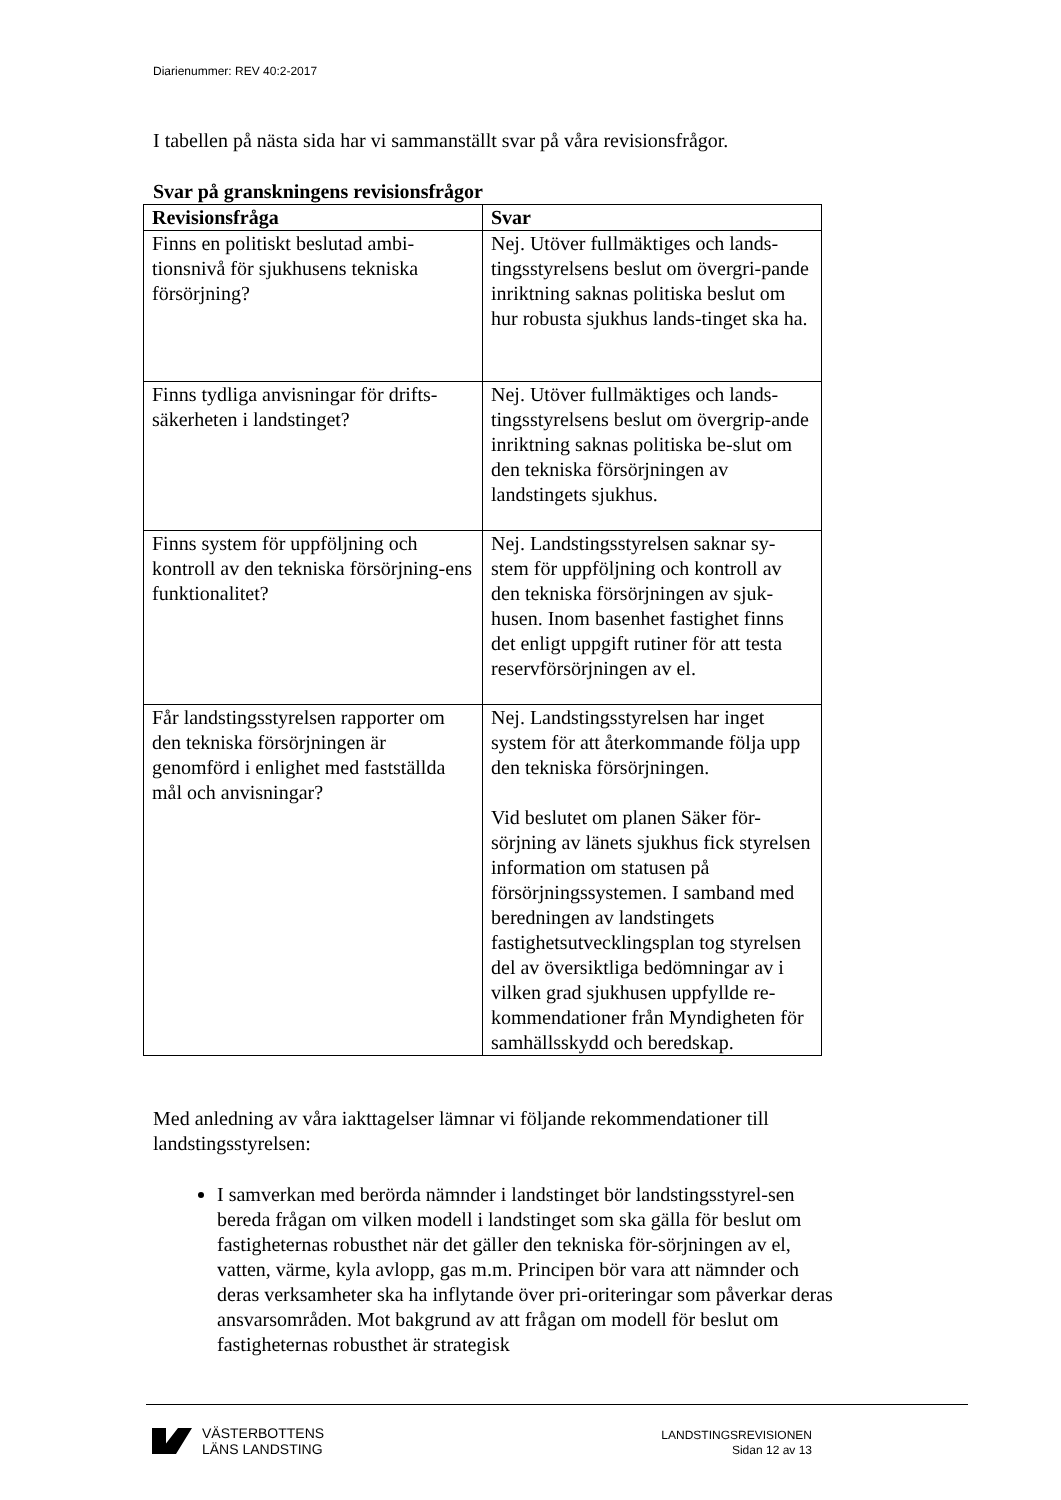Diarienummer: REV 40:2-2017
I tabellen på nästa sida har vi sammanställt svar på våra revisionsfrågor.
Svar på granskningens revisionsfrågor
| Revisionsfråga | Svar |
| --- | --- |
| Finns en politiskt beslutad ambi-tionsnivå för sjukhusens tekniska försörjning? | Nej. Utöver fullmäktiges och lands-tingsstyrelsens beslut om övergri-pande inriktning saknas politiska beslut om hur robusta sjukhus lands-tinget ska ha. |
| Finns tydliga anvisningar för drifts-säkerheten i landstinget? | Nej. Utöver fullmäktiges och lands-tingsstyrelsens beslut om övergrip-ande inriktning saknas politiska be-slut om den tekniska försörjningen av landstingets sjukhus. |
| Finns system för uppföljning och kontroll av den tekniska försörjning-ens funktionalitet? | Nej. Landstingsstyrelsen saknar sy-stem för uppföljning och kontroll av den tekniska försörjningen av sjuk-husen. Inom basenhet fastighet finns det enligt uppgift rutiner för att testa reservförsörjningen av el. |
| Får landstingsstyrelsen rapporter om den tekniska försörjningen är genomförd i enlighet med fastställda mål och anvisningar? | Nej. Landstingsstyrelsen har inget system för att återkommande följa upp den tekniska försörjningen. Vid beslutet om planen Säker för-sörjning av länets sjukhus fick styrelsen information om statusen på försörjningssystemen. I samband med beredningen av landstingets fastighetsutvecklingsplan tog styrelsen del av översiktliga bedömningar av i vilken grad sjukhusen uppfyllde re-kommendationer från Myndigheten för samhällsskydd och beredskap. |
Med anledning av våra iakttagelser lämnar vi följande rekommendationer till landstingsstyrelsen:
I samverkan med berörda nämnder i landstinget bör landstingsstyrel-sen bereda frågan om vilken modell i landstinget som ska gälla för beslut om fastigheternas robusthet när det gäller den tekniska för-sörjningen av el, vatten, värme, kyla avlopp, gas m.m. Principen bör vara att nämnder och deras verksamheter ska ha inflytande över pri-oriteringar som påverkar deras ansvarsområden. Mot bakgrund av att frågan om modell för beslut om fastigheternas robusthet är strategisk
VÄSTERBOTTENS
LÄNS LANDSTING
LANDSTINGSREVISIONEN
Sidan 12 av 13